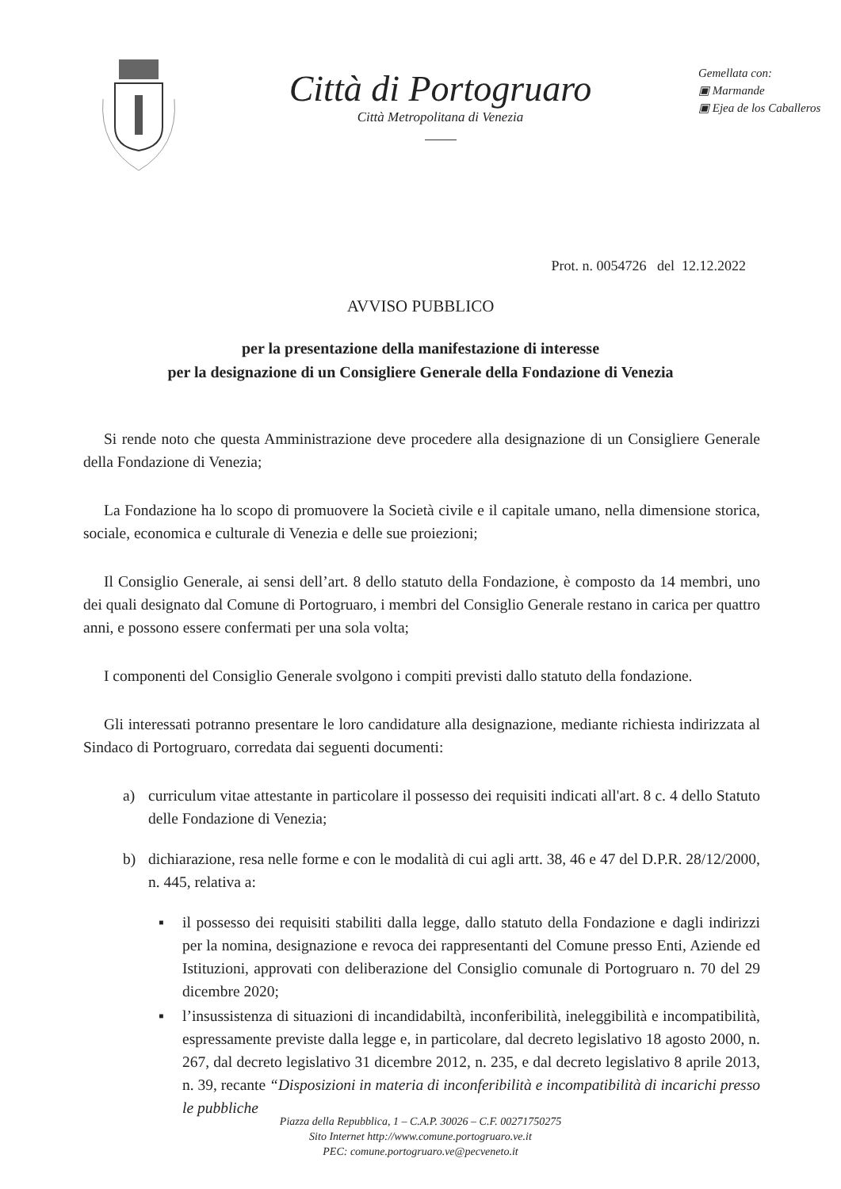Città di Portogruaro
Città Metropolitana di Venezia
Gemellata con:
▣ Marmande
▣ Ejea de los Caballeros
Prot. n. 0054726 del 12.12.2022
AVVISO PUBBLICO
per la presentazione della manifestazione di interesse
per la designazione di un Consigliere Generale della Fondazione di Venezia
Si rende noto che questa Amministrazione deve procedere alla designazione di un Consigliere Generale della Fondazione di Venezia;
La Fondazione ha lo scopo di promuovere la Società civile e il capitale umano, nella dimensione storica, sociale, economica e culturale di Venezia e delle sue proiezioni;
Il Consiglio Generale, ai sensi dell’art. 8 dello statuto della Fondazione, è composto da 14 membri, uno dei quali designato dal Comune di Portogruaro, i membri del Consiglio Generale restano in carica per quattro anni, e possono essere confermati per una sola volta;
I componenti del Consiglio Generale svolgono i compiti previsti dallo statuto della fondazione.
Gli interessati potranno presentare le loro candidature alla designazione, mediante richiesta indirizzata al Sindaco di Portogruaro, corredata dai seguenti documenti:
a) curriculum vitae attestante in particolare il possesso dei requisiti indicati all'art. 8 c. 4 dello Statuto delle Fondazione di Venezia;
b) dichiarazione, resa nelle forme e con le modalità di cui agli artt. 38, 46 e 47 del D.P.R. 28/12/2000, n. 445, relativa a:
▪ il possesso dei requisiti stabiliti dalla legge, dallo statuto della Fondazione e dagli indirizzi per la nomina, designazione e revoca dei rappresentanti del Comune presso Enti, Aziende ed Istituzioni, approvati con deliberazione del Consiglio comunale di Portogruaro n. 70 del 29 dicembre 2020;
▪ l’insussistenza di situazioni di incandidabiltà, inconferibilità, ineleggibilità e incompatibilità, espressamente previste dalla legge e, in particolare, dal decreto legislativo 18 agosto 2000, n. 267, dal decreto legislativo 31 dicembre 2012, n. 235, e dal decreto legislativo 8 aprile 2013, n. 39, recante “Disposizioni in materia di inconferibilità e incompatibilità di incarichi presso le pubbliche
Piazza della Repubblica, 1 – C.A.P. 30026 – C.F. 00271750275
Sito Internet http://www.comune.portogruaro.ve.it
PEC: comune.portogruaro.ve@pecveneto.it